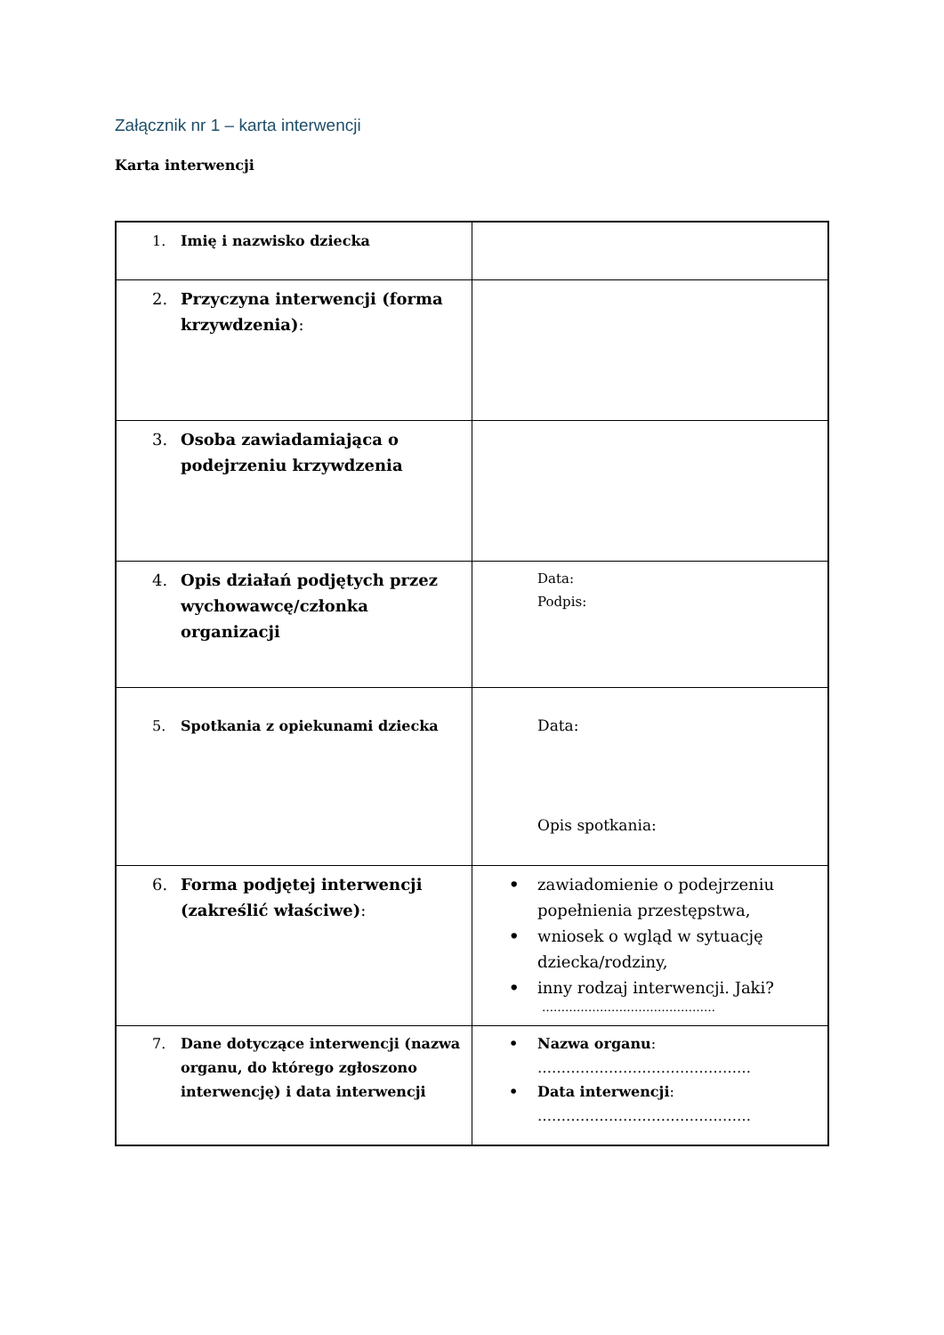Załącznik nr 1 – karta interwencji
Karta interwencji
| 1. Imię i nazwisko dziecka | |
| 2. Przyczyna interwencji (forma krzywdzenia) : | |
| 3. Osoba zawiadamiająca o podejrzeniu krzywdzenia | |
| 4. Opis działań podjętych przez wychowawcę/członka organizacji | Data: Podpis: |
| 5. Spotkania z opiekunami dziecka | Data: Opis spotkania: |
| 6. Forma podjętej interwencji (zakreślić właściwe) : | • zawiadomienie o podejrzeniu popełnienia przestępstwa, • wniosek o wgląd w sytuację dziecka/rodziny, • inny rodzaj interwencji. Jaki? ……………………………………… |
| 7. Dane dotyczące interwencji (nazwa organu, do którego zgłoszono interwencję) i data interwencji | • Nazwa organu : ……………………………………… • Data interwencji : ……………………………………… |